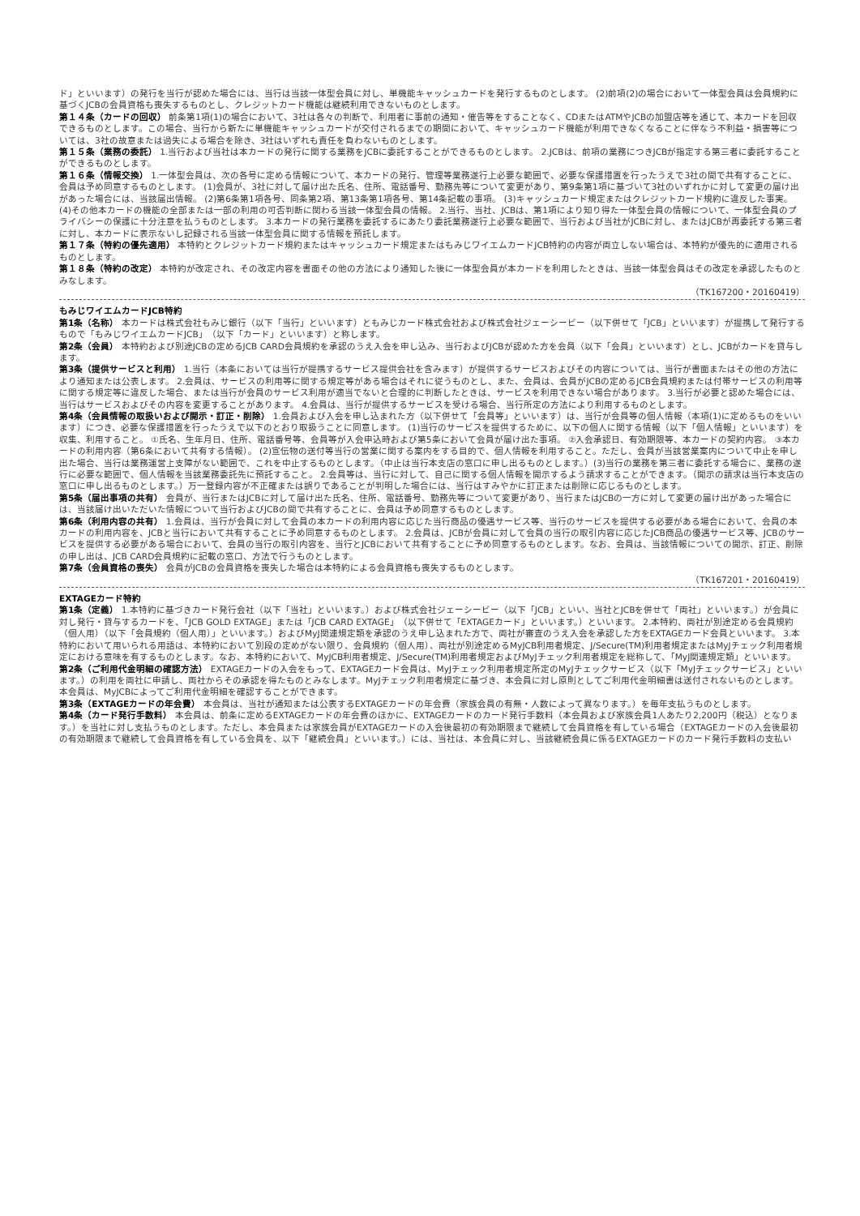ド」といいます）の発行を当行が認めた場合には、当行は当該一体型会員に対し、単機能キャッシュカードを発行するものとします。 (2)前項(2)の場合において一体型会員は会員規約に基づくJCBの会員資格も喪失するものとし、クレジットカード機能は継続利用できないものとします。
第１４条（カードの回収） 前条第1項(1)の場合において、3社は各々の判断で、利用者に事前の通知・催告等をすることなく、CDまたはATMやJCBの加盟店等を通じて、本カードを回収できるものとします。この場合、当行から新たに単機能キャッシュカードが交付されるまでの期間において、キャッシュカード機能が利用できなくなることに伴なう不利益・損害等については、3社の故意または過失による場合を除き、3社はいずれも責任を負わないものとします。
第１５条（業務の委託） 1.当行および当社は本カードの発行に関する業務をJCBに委託することができるものとします。 2.JCBは、前項の業務につきJCBが指定する第三者に委託することができるものとします。
第１６条（情報交換） 1.一体型会員は、次の各号に定める情報について、本カードの発行、管理等業務遂行上必要な範囲で、必要な保護措置を行ったうえで3社の間で共有することに、会員は予め同意するものとします。 (1)会員が、3社に対して届け出た氏名、住所、電話番号、勤務先等について変更があり、第9条第1項に基づいて3社のいずれかに対して変更の届け出があった場合には、当該届出情報。 (2)第6条第1項各号、同条第2項、第13条第1項各号、第14条記載の事項。 (3)キャッシュカード規定またはクレジットカード規約に違反した事実。 (4)その他本カードの機能の全部または一部の利用の可否判断に関わる当該一体型会員の情報。 2.当行、当社、JCBは、第1項により知り得た一体型会員の情報について、一体型会員のプライバシーの保護に十分注意を払うものとします。 3.本カードの発行業務を委託するにあたり委託業務遂行上必要な範囲で、当行および当社がJCBに対し、またはJCBが再委託する第三者に対し、本カードに表示ないし記録される当該一体型会員に関する情報を預託します。
第１７条（特約の優先適用） 本特約とクレジットカード規約またはキャッシュカード規定またはもみじワイエムカードJCB特約の内容が両立しない場合は、本特約が優先的に適用されるものとします。
第１８条（特約の改定） 本特約が改定され、その改定内容を書面その他の方法により通知した後に一体型会員が本カードを利用したときは、当該一体型会員はその改定を承認したものとみなします。
（TK167200・20160419）
もみじワイエムカードJCB特約
第1条（名称） 本カードは株式会社もみじ銀行（以下「当行」といいます）ともみじカード株式会社および株式会社ジェーシービー（以下併せて「JCB」といいます）が提携して発行するもので「もみじワイエムカードJCB」（以下「カード」といいます）と称します。
第2条（会員） 本特約および別途JCBの定めるJCB CARD会員規約を承認のうえ入会を申し込み、当行およびJCBが認めた方を会員（以下「会員」といいます）とし、JCBがカードを貸与します。
第3条（提供サービスと利用） 1.当行（本条においては当行が提携するサービス提供会社を含みます）が提供するサービスおよびその内容については、当行が書面またはその他の方法により通知または公表します。 2.会員は、サービスの利用等に関する規定等がある場合はそれに従うものとし、また、会員は、会員がJCBの定めるJCB会員規約または付帯サービスの利用等に関する規定等に違反した場合、または当行が会員のサービス利用が適当でないと合理的に判断したときは、サービスを利用できない場合があります。 3.当行が必要と認めた場合には、当行はサービスおよびその内容を変更することがあります。 4.会員は、当行が提供するサービスを受ける場合、当行所定の方法により利用するものとします。
第4条（会員情報の取扱いおよび開示・訂正・削除） 1.会員および入会を申し込まれた方（以下併せて「会員等」といいます）は、当行が会員等の個人情報（本項(1)に定めるものをいいます）につき、必要な保護措置を行ったうえで以下のとおり取扱うことに同意します。 (1)当行のサービスを提供するために、以下の個人に関する情報（以下「個人情報」といいます）を収集、利用すること。 ①氏名、生年月日、住所、電話番号等、会員等が入会申込時および第5条において会員が届け出た事項。 ②入会承認日、有効期限等、本カードの契約内容。 ③本カードの利用内容（第6条において共有する情報）。 (2)宣伝物の送付等当行の営業に関する案内をする目的で、個人情報を利用すること。ただし、会員が当該営業案内について中止を申し出た場合、当行は業務運営上支障がない範囲で、これを中止するものとします。（中止は当行本支店の窓口に申し出るものとします。）(3)当行の業務を第三者に委託する場合に、業務の遂行に必要な範囲で、個人情報を当該業務委託先に預託すること。 2.会員等は、当行に対して、自己に関する個人情報を開示するよう請求することができます。（開示の請求は当行本支店の窓口に申し出るものとします。）万一登録内容が不正確または誤りであることが判明した場合には、当行はすみやかに訂正または削除に応じるものとします。
第5条（届出事項の共有） 会員が、当行またはJCBに対して届け出た氏名、住所、電話番号、勤務先等について変更があり、当行またはJCBの一方に対して変更の届け出があった場合には、当該届け出いただいた情報について当行およびJCBの間で共有することに、会員は予め同意するものとします。
第6条（利用内容の共有） 1.会員は、当行が会員に対して会員の本カードの利用内容に応じた当行商品の優遇サービス等、当行のサービスを提供する必要がある場合において、会員の本カードの利用内容を、JCBと当行において共有することに予め同意するものとします。 2.会員は、JCBが会員に対して会員の当行の取引内容に応じたJCB商品の優遇サービス等、JCBのサービスを提供する必要がある場合において、会員の当行の取引内容を、当行とJCBにおいて共有することに予め同意するものとします。なお、会員は、当該情報についての開示、訂正、削除の申し出は、JCB CARD会員規約に記載の窓口、方法で行うものとします。
第7条（会員資格の喪失） 会員がJCBの会員資格を喪失した場合は本特約による会員資格も喪失するものとします。
（TK167201・20160419）
EXTAGEカード特約
第1条（定義） 1.本特約に基づきカード発行会社（以下「当社」といいます。）および株式会社ジェーシービー（以下「JCB」といい、当社とJCBを併せて「両社」といいます。）が会員に対し発行・貸与するカードを、「JCB GOLD EXTAGE」または「JCB CARD EXTAGE」（以下併せて「EXTAGEカード」といいます。）といいます。 2.本特約、両社が別途定める会員規約（個人用）（以下「会員規約（個人用）」といいます。）およびMyJ関連規定類を承認のうえ申し込まれた方で、両社が審査のうえ入会を承認した方をEXTAGEカード会員といいます。 3.本特約において用いられる用語は、本特約において別段の定めがない限り、会員規約（個人用）、両社が別途定めるMyJCB利用者規定、J/Secure(TM)利用者規定またはMyJチェック利用者規定における意味を有するものとします。なお、本特約において、MyJCB利用者規定、J/Secure(TM)利用者規定およびMyJチェック利用者規定を総称して、「MyJ関連規定類」といいます。
第2条（ご利用代金明細の確認方法） EXTAGEカードの入会をもって、EXTAGEカード会員は、MyJチェック利用者規定所定のMyJチェックサービス（以下「MyJチェックサービス」といいます。）の利用を両社に申請し、両社からその承認を得たものとみなします。MyJチェック利用者規定に基づき、本会員に対し原則としてご利用代金明細書は送付されないものとします。本会員は、MyJCBによってご利用代金明細を確認することができます。
第3条（EXTAGEカードの年会費） 本会員は、当社が通知または公表するEXTAGEカードの年会費（家族会員の有無・人数によって異なります。）を毎年支払うものとします。
第4条（カード発行手数料） 本会員は、前条に定めるEXTAGEカードの年会費のほかに、EXTAGEカードのカード発行手数料（本会員および家族会員1人あたり2,200円（税込）となります。）を当社に対し支払うものとします。ただし、本会員または家族会員がEXTAGEカードの入会後最初の有効期限まで継続して会員資格を有している場合（EXTAGEカードの入会後最初の有効期限まで継続して会員資格を有している会員を、以下「継続会員」といいます。）には、当社は、本会員に対し、当該継続会員に係るEXTAGEカードのカード発行手数料の支払い